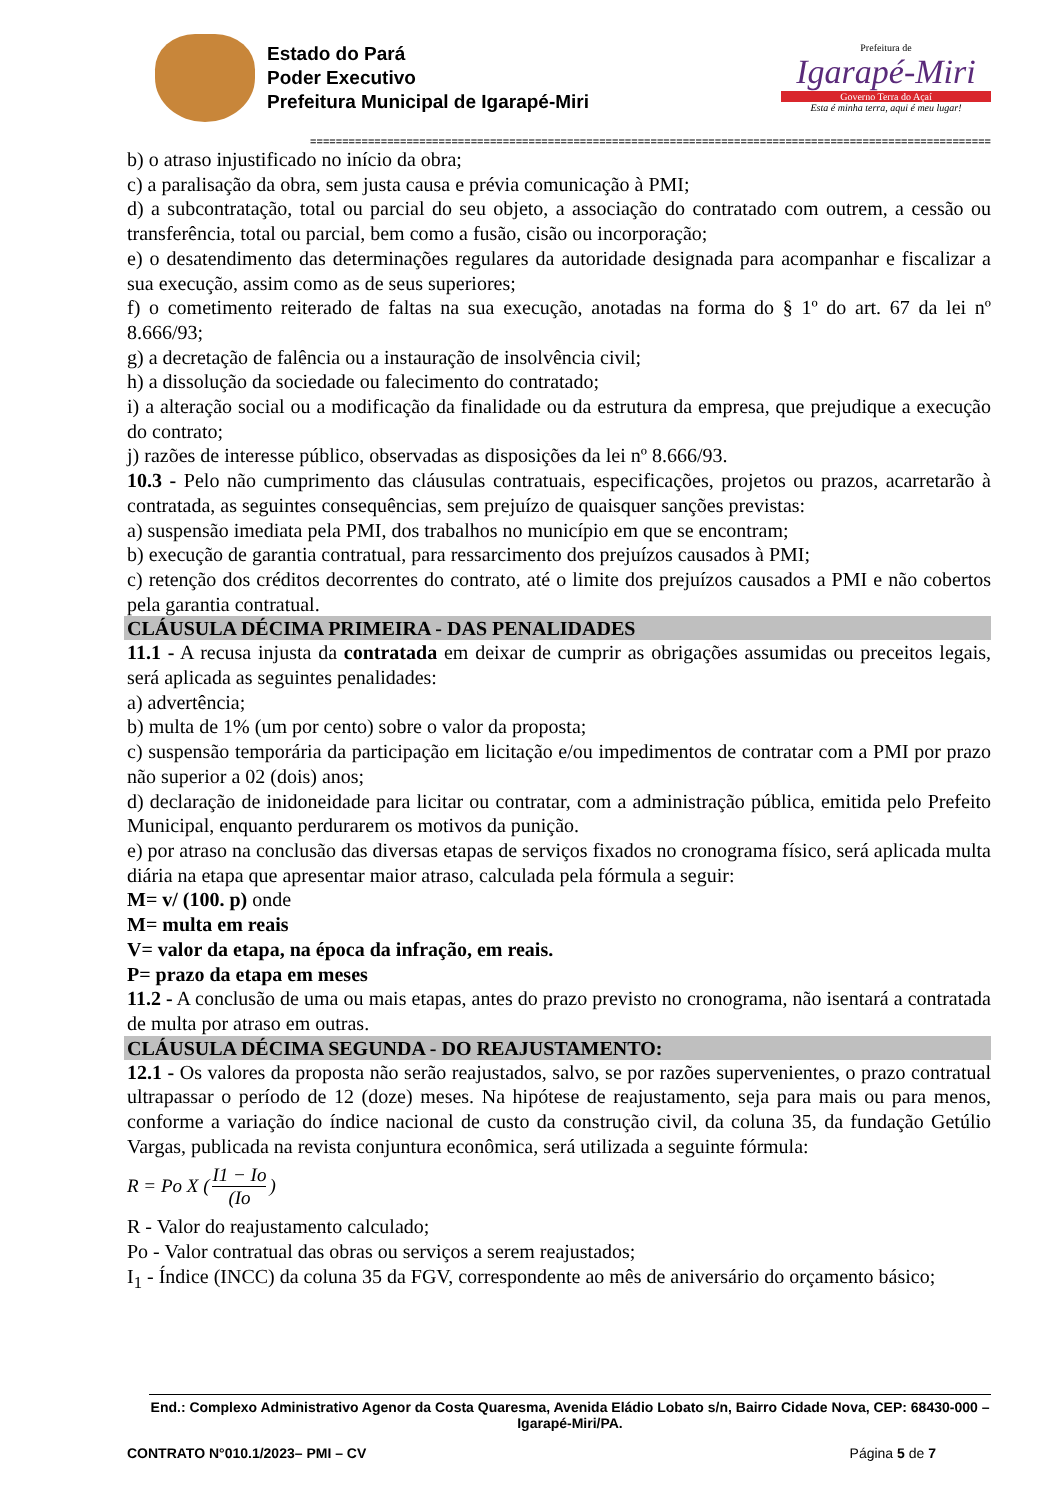Estado do Pará
Poder Executivo
Prefeitura Municipal de Igarapé-Miri
Prefeitura de
Igarapé-Miri
Governo Terra do Açaí
Esta é minha terra, aqui é meu lugar!
==========================================================================================================
b) o atraso injustificado no início da obra;
c) a paralisação da obra, sem justa causa e prévia comunicação à PMI;
d) a subcontratação, total ou parcial do seu objeto, a associação do contratado com outrem, a cessão ou transferência, total ou parcial, bem como a fusão, cisão ou incorporação;
e) o desatendimento das determinações regulares da autoridade designada para acompanhar e fiscalizar a sua execução, assim como as de seus superiores;
f) o cometimento reiterado de faltas na sua execução, anotadas na forma do § 1º do art. 67 da lei nº 8.666/93;
g) a decretação de falência ou a instauração de insolvência civil;
h) a dissolução da sociedade ou falecimento do contratado;
i) a alteração social ou a modificação da finalidade ou da estrutura da empresa, que prejudique a execução do contrato;
j) razões de interesse público, observadas as disposições da lei nº 8.666/93.
10.3 - Pelo não cumprimento das cláusulas contratuais, especificações, projetos ou prazos, acarretarão à contratada, as seguintes consequências, sem prejuízo de quaisquer sanções previstas:
a) suspensão imediata pela PMI, dos trabalhos no município em que se encontram;
b) execução de garantia contratual, para ressarcimento dos prejuízos causados à PMI;
c) retenção dos créditos decorrentes do contrato, até o limite dos prejuízos causados a PMI e não cobertos pela garantia contratual.
CLÁUSULA DÉCIMA PRIMEIRA - DAS PENALIDADES
11.1 - A recusa injusta da contratada em deixar de cumprir as obrigações assumidas ou preceitos legais, será aplicada as seguintes penalidades:
a) advertência;
b) multa de 1% (um por cento) sobre o valor da proposta;
c) suspensão temporária da participação em licitação e/ou impedimentos de contratar com a PMI por prazo não superior a 02 (dois) anos;
d) declaração de inidoneidade para licitar ou contratar, com a administração pública, emitida pelo Prefeito Municipal, enquanto perdurarem os motivos da punição.
e) por atraso na conclusão das diversas etapas de serviços fixados no cronograma físico, será aplicada multa diária na etapa que apresentar maior atraso, calculada pela fórmula a seguir:
M= v/ (100. p) onde
M= multa em reais
V= valor da etapa, na época da infração, em reais.
P= prazo da etapa em meses
11.2 - A conclusão de uma ou mais etapas, antes do prazo previsto no cronograma, não isentará a contratada de multa por atraso em outras.
CLÁUSULA DÉCIMA SEGUNDA - DO REAJUSTAMENTO:
12.1 - Os valores da proposta não serão reajustados, salvo, se por razões supervenientes, o prazo contratual ultrapassar o período de 12 (doze) meses. Na hipótese de reajustamento, seja para mais ou para menos, conforme a variação do índice nacional de custo da construção civil, da coluna 35, da fundação Getúlio Vargas, publicada na revista conjuntura econômica, será utilizada a seguinte fórmula:
R = Po X (I1 − Io (Io)
R - Valor do reajustamento calculado;
Po - Valor contratual das obras ou serviços a serem reajustados;
I<sub>1</sub> - Índice (INCC) da coluna 35 da FGV, correspondente ao mês de aniversário do orçamento básico;
End.: Complexo Administrativo Agenor da Costa Quaresma, Avenida Eládio Lobato s/n, Bairro Cidade Nova, CEP: 68430-000 – Igarapé-Miri/PA.
CONTRATO N°010.1/2023– PMI – CV Página 5 de 7